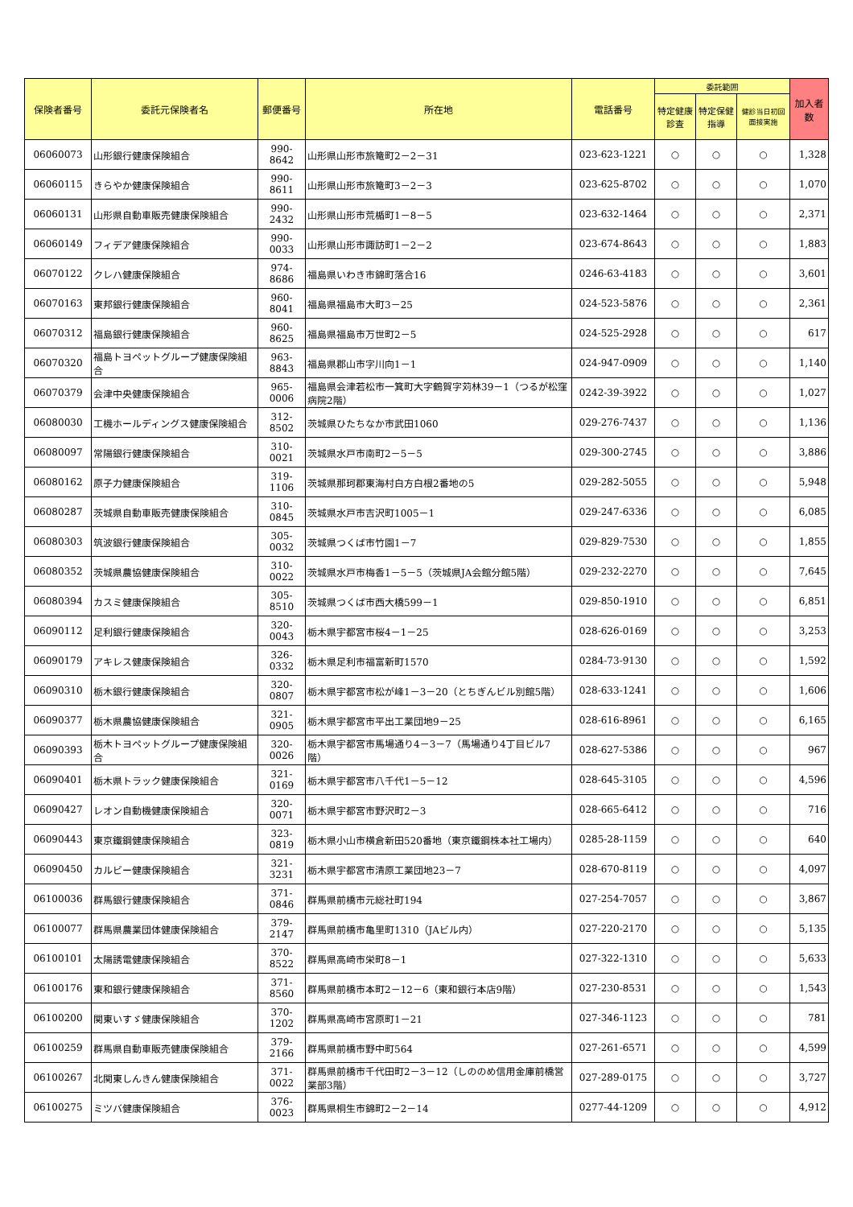| 保険者番号 | 委託元保険者名 | 郵便番号 | 所在地 | 電話番号 | 委託範囲 | | | 加入者数 |
| --- | --- | --- | --- | --- | --- | --- | --- | --- |
| | | | | | 特定健康診査 | 特定保健指導 | 健診当日初回面接実施 | |
| 06060073 | 山形銀行健康保険組合 | 990-8642 | 山形県山形市旅篭町2－2－31 | 023-623-1221 | ○ | ○ | ○ | 1,328 |
| 06060115 | きらやか健康保険組合 | 990-8611 | 山形県山形市旅篭町3－2－3 | 023-625-8702 | ○ | ○ | ○ | 1,070 |
| 06060131 | 山形県自動車販売健康保険組合 | 990-2432 | 山形県山形市荒楯町1－8－5 | 023-632-1464 | ○ | ○ | ○ | 2,371 |
| 06060149 | フィデア健康保険組合 | 990-0033 | 山形県山形市諏訪町1－2－2 | 023-674-8643 | ○ | ○ | ○ | 1,883 |
| 06070122 | クレハ健康保険組合 | 974-8686 | 福島県いわき市錦町落合16 | 0246-63-4183 | ○ | ○ | ○ | 3,601 |
| 06070163 | 東邦銀行健康保険組合 | 960-8041 | 福島県福島市大町3－25 | 024-523-5876 | ○ | ○ | ○ | 2,361 |
| 06070312 | 福島銀行健康保険組合 | 960-8625 | 福島県福島市万世町2－5 | 024-525-2928 | ○ | ○ | ○ | 617 |
| 06070320 | 福島トヨペットグループ健康保険組合 | 963-8843 | 福島県郡山市字川向1－1 | 024-947-0909 | ○ | ○ | ○ | 1,140 |
| 06070379 | 会津中央健康保険組合 | 965-0006 | 福島県会津若松市一箕町大字鶴賀字苅林39－1（つるが松窪病院2階） | 0242-39-3922 | ○ | ○ | ○ | 1,027 |
| 06080030 | 工機ホールディングス健康保険組合 | 312-8502 | 茨城県ひたちなか市武田1060 | 029-276-7437 | ○ | ○ | ○ | 1,136 |
| 06080097 | 常陽銀行健康保険組合 | 310-0021 | 茨城県水戸市南町2－5－5 | 029-300-2745 | ○ | ○ | ○ | 3,886 |
| 06080162 | 原子力健康保険組合 | 319-1106 | 茨城県那珂郡東海村白方白根2番地の5 | 029-282-5055 | ○ | ○ | ○ | 5,948 |
| 06080287 | 茨城県自動車販売健康保険組合 | 310-0845 | 茨城県水戸市吉沢町1005－1 | 029-247-6336 | ○ | ○ | ○ | 6,085 |
| 06080303 | 筑波銀行健康保険組合 | 305-0032 | 茨城県つくば市竹園1－7 | 029-829-7530 | ○ | ○ | ○ | 1,855 |
| 06080352 | 茨城県農協健康保険組合 | 310-0022 | 茨城県水戸市梅香1－5－5（茨城県JA会館分館5階） | 029-232-2270 | ○ | ○ | ○ | 7,645 |
| 06080394 | カスミ健康保険組合 | 305-8510 | 茨城県つくば市西大橋599－1 | 029-850-1910 | ○ | ○ | ○ | 6,851 |
| 06090112 | 足利銀行健康保険組合 | 320-0043 | 栃木県宇都宮市桜4－1－25 | 028-626-0169 | ○ | ○ | ○ | 3,253 |
| 06090179 | アキレス健康保険組合 | 326-0332 | 栃木県足利市福富新町1570 | 0284-73-9130 | ○ | ○ | ○ | 1,592 |
| 06090310 | 栃木銀行健康保険組合 | 320-0807 | 栃木県宇都宮市松が峰1－3－20（とちぎんビル別館5階） | 028-633-1241 | ○ | ○ | ○ | 1,606 |
| 06090377 | 栃木県農協健康保険組合 | 321-0905 | 栃木県宇都宮市平出工業団地9－25 | 028-616-8961 | ○ | ○ | ○ | 6,165 |
| 06090393 | 栃木トヨペットグループ健康保険組合 | 320-0026 | 栃木県宇都宮市馬場通り4－3－7（馬場通り4丁目ビル7階） | 028-627-5386 | ○ | ○ | ○ | 967 |
| 06090401 | 栃木県トラック健康保険組合 | 321-0169 | 栃木県宇都宮市八千代1－5－12 | 028-645-3105 | ○ | ○ | ○ | 4,596 |
| 06090427 | レオン自動機健康保険組合 | 320-0071 | 栃木県宇都宮市野沢町2－3 | 028-665-6412 | ○ | ○ | ○ | 716 |
| 06090443 | 東京鐵鋼健康保険組合 | 323-0819 | 栃木県小山市横倉新田520番地（東京鐵鋼株本社工場内） | 0285-28-1159 | ○ | ○ | ○ | 640 |
| 06090450 | カルビー健康保険組合 | 321-3231 | 栃木県宇都宮市清原工業団地23－7 | 028-670-8119 | ○ | ○ | ○ | 4,097 |
| 06100036 | 群馬銀行健康保険組合 | 371-0846 | 群馬県前橋市元総社町194 | 027-254-7057 | ○ | ○ | ○ | 3,867 |
| 06100077 | 群馬県農業団体健康保険組合 | 379-2147 | 群馬県前橋市亀里町1310（JAビル内） | 027-220-2170 | ○ | ○ | ○ | 5,135 |
| 06100101 | 太陽誘電健康保険組合 | 370-8522 | 群馬県高崎市栄町8－1 | 027-322-1310 | ○ | ○ | ○ | 5,633 |
| 06100176 | 東和銀行健康保険組合 | 371-8560 | 群馬県前橋市本町2－12－6（東和銀行本店9階） | 027-230-8531 | ○ | ○ | ○ | 1,543 |
| 06100200 | 関東いすゞ健康保険組合 | 370-1202 | 群馬県高崎市宮原町1－21 | 027-346-1123 | ○ | ○ | ○ | 781 |
| 06100259 | 群馬県自動車販売健康保険組合 | 379-2166 | 群馬県前橋市野中町564 | 027-261-6571 | ○ | ○ | ○ | 4,599 |
| 06100267 | 北関東しんきん健康保険組合 | 371-0022 | 群馬県前橋市千代田町2－3－12（しののめ信用金庫前橋営業部3階） | 027-289-0175 | ○ | ○ | ○ | 3,727 |
| 06100275 | ミツバ健康保険組合 | 376-0023 | 群馬県桐生市錦町2－2－14 | 0277-44-1209 | ○ | ○ | ○ | 4,912 |